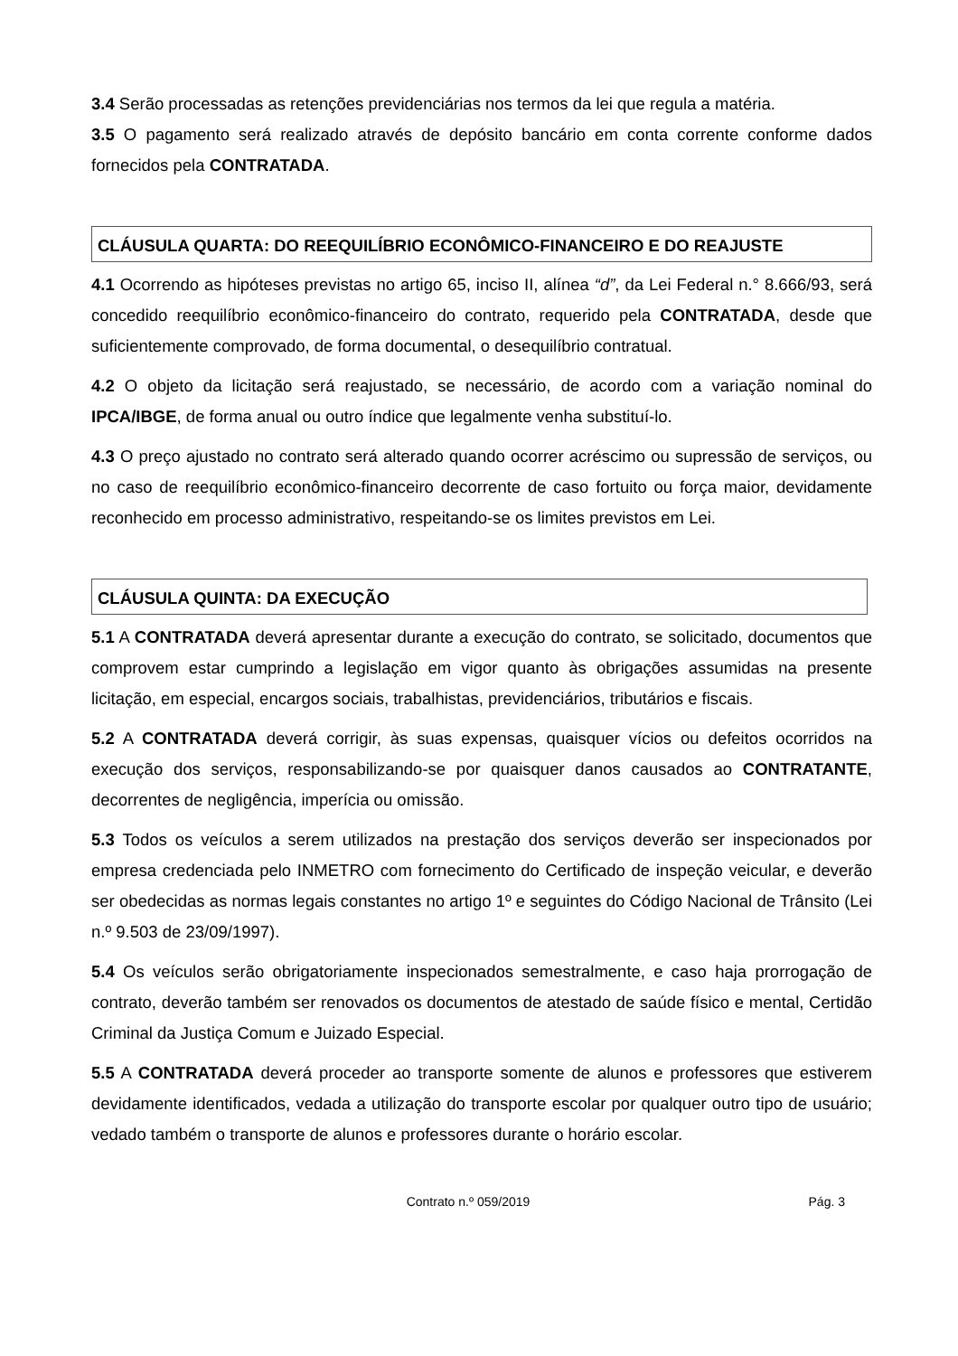3.4 Serão processadas as retenções previdenciárias nos termos da lei que regula a matéria.
3.5 O pagamento será realizado através de depósito bancário em conta corrente conforme dados fornecidos pela CONTRATADA.
CLÁUSULA QUARTA: DO REEQUILÍBRIO ECONÔMICO-FINANCEIRO E DO REAJUSTE
4.1 Ocorrendo as hipóteses previstas no artigo 65, inciso II, alínea “d”, da Lei Federal n.° 8.666/93, será concedido reequilíbrio econômico-financeiro do contrato, requerido pela CONTRATADA, desde que suficientemente comprovado, de forma documental, o desequilíbrio contratual.
4.2 O objeto da licitação será reajustado, se necessário, de acordo com a variação nominal do IPCA/IBGE, de forma anual ou outro índice que legalmente venha substituí-lo.
4.3 O preço ajustado no contrato será alterado quando ocorrer acréscimo ou supressão de serviços, ou no caso de reequilíbrio econômico-financeiro decorrente de caso fortuito ou força maior, devidamente reconhecido em processo administrativo, respeitando-se os limites previstos em Lei.
CLÁUSULA QUINTA: DA EXECUÇÃO
5.1 A CONTRATADA deverá apresentar durante a execução do contrato, se solicitado, documentos que comprovem estar cumprindo a legislação em vigor quanto às obrigações assumidas na presente licitação, em especial, encargos sociais, trabalhistas, previdenciários, tributários e fiscais.
5.2 A CONTRATADA deverá corrigir, às suas expensas, quaisquer vícios ou defeitos ocorridos na execução dos serviços, responsabilizando-se por quaisquer danos causados ao CONTRATANTE, decorrentes de negligência, imperícia ou omissão.
5.3 Todos os veículos a serem utilizados na prestação dos serviços deverão ser inspecionados por empresa credenciada pelo INMETRO com fornecimento do Certificado de inspeção veicular, e deverão ser obedecidas as normas legais constantes no artigo 1º e seguintes do Código Nacional de Trânsito (Lei n.º 9.503 de 23/09/1997).
5.4 Os veículos serão obrigatoriamente inspecionados semestralmente, e caso haja prorrogação de contrato, deverão também ser renovados os documentos de atestado de saúde físico e mental, Certidão Criminal da Justiça Comum e Juizado Especial.
5.5 A CONTRATADA deverá proceder ao transporte somente de alunos e professores que estiverem devidamente identificados, vedada a utilização do transporte escolar por qualquer outro tipo de usuário; vedado também o transporte de alunos e professores durante o horário escolar.
Contrato n.º 059/2019 Pág. 3